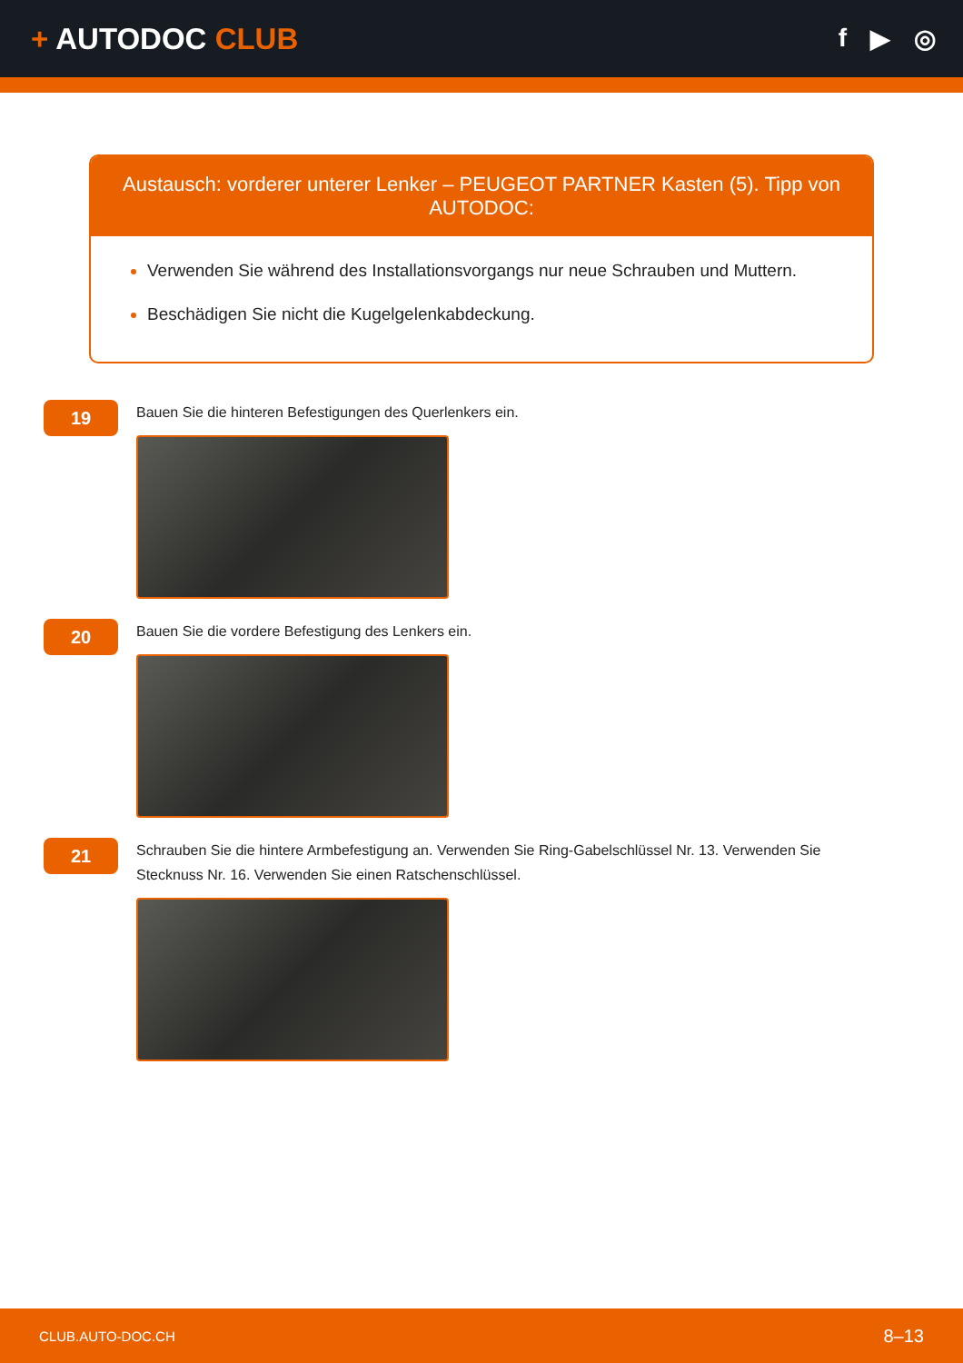+ AUTODOC CLUB
f ▶ ◎
Austausch: vorderer unterer Lenker – PEUGEOT PARTNER Kasten (5). Tipp von AUTODOC:
Verwenden Sie während des Installationsvorgangs nur neue Schrauben und Muttern.
Beschädigen Sie nicht die Kugelgelenkabdeckung.
19
Bauen Sie die hinteren Befestigungen des Querlenkers ein.
20
Bauen Sie die vordere Befestigung des Lenkers ein.
21
Schrauben Sie die hintere Armbefestigung an. Verwenden Sie Ring-Gabelschlüssel Nr. 13. Verwenden Sie Stecknuss Nr. 16. Verwenden Sie einen Ratschenschlüssel.
CLUB.AUTO-DOC.CH 8–13